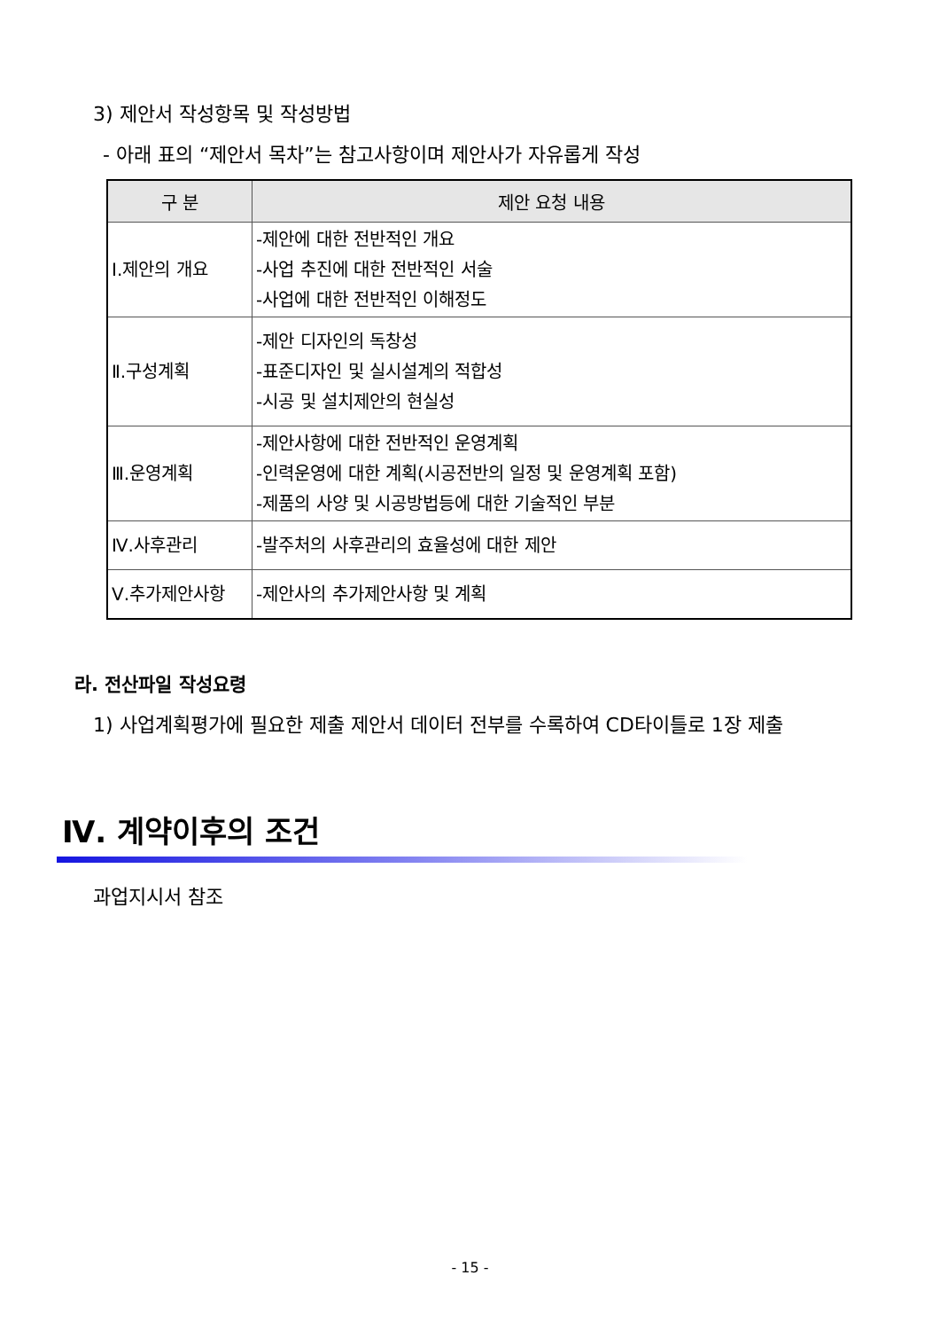3) 제안서 작성항목 및 작성방법
- 아래 표의 “제안서 목차”는 참고사항이며 제안사가 자유롭게 작성
| 구 분 | 제안 요청 내용 |
| --- | --- |
| Ⅰ.제안의 개요 | -제안에 대한 전반적인 개요 -사업 추진에 대한 전반적인 서술 -사업에 대한 전반적인 이해정도 |
| Ⅱ.구성계획 | -제안 디자인의 독창성 -표준디자인 및 실시설계의 적합성 -시공 및 설치제안의 현실성 |
| Ⅲ.운영계획 | -제안사항에 대한 전반적인 운영계획 -인력운영에 대한 계획(시공전반의 일정 및 운영계획 포함) -제품의 사양 및 시공방법등에 대한 기술적인 부분 |
| Ⅳ.사후관리 | -발주처의 사후관리의 효율성에 대한 제안 |
| Ⅴ.추가제안사항 | -제안사의 추가제안사항 및 계획 |
라. 전산파일 작성요령
1) 사업계획평가에 필요한 제출 제안서 데이터 전부를 수록하여 CD타이틀로 1장 제출
Ⅳ. 계약이후의 조건
과업지시서 참조
- 15 -